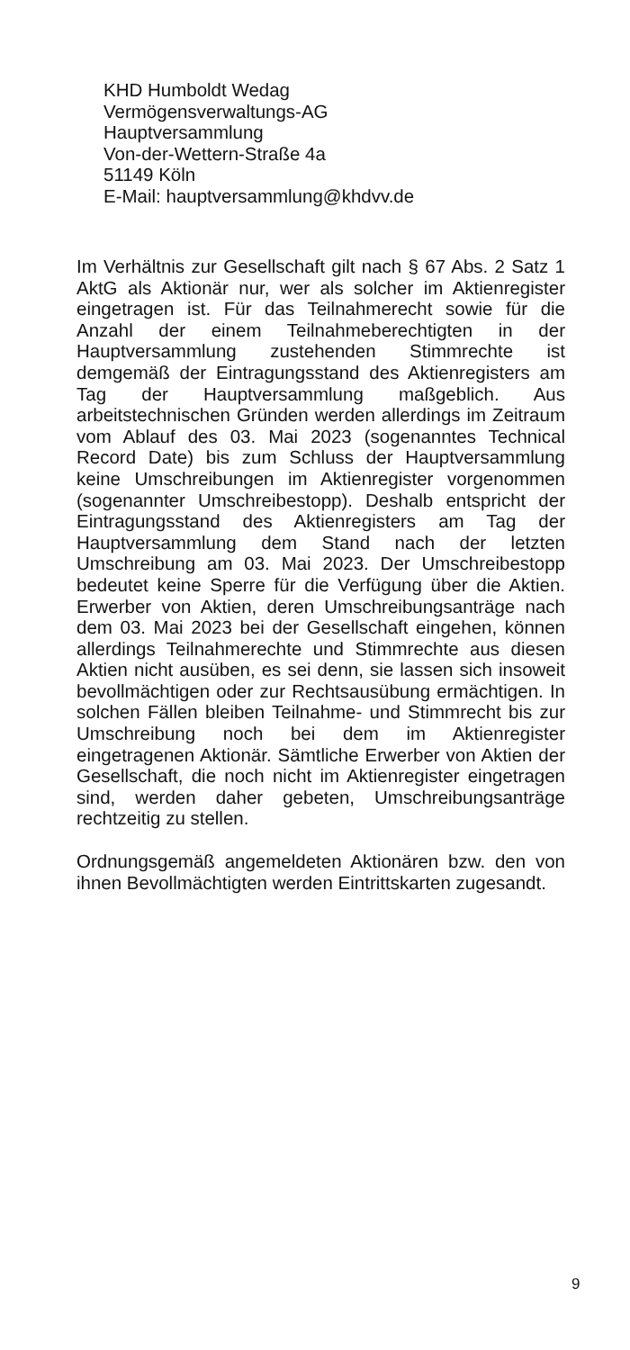KHD Humboldt Wedag
Vermögensverwaltungs-AG
Hauptversammlung
Von-der-Wettern-Straße 4a
51149 Köln
E-Mail: hauptversammlung@khdvv.de
Im Verhältnis zur Gesellschaft gilt nach § 67 Abs. 2 Satz 1 AktG als Aktionär nur, wer als solcher im Aktienregister eingetragen ist. Für das Teilnahmerecht sowie für die Anzahl der einem Teilnahmeberechtigten in der Hauptversammlung zustehenden Stimmrechte ist demgemäß der Eintragungsstand des Aktienregisters am Tag der Hauptversammlung maßgeblich. Aus arbeitstechnischen Gründen werden allerdings im Zeitraum vom Ablauf des 03. Mai 2023 (sogenanntes Technical Record Date) bis zum Schluss der Hauptversammlung keine Umschreibungen im Aktienregister vorgenommen (sogenannter Umschreibestopp). Deshalb entspricht der Eintragungsstand des Aktienregisters am Tag der Hauptversammlung dem Stand nach der letzten Umschreibung am 03. Mai 2023. Der Umschreibestopp bedeutet keine Sperre für die Verfügung über die Aktien. Erwerber von Aktien, deren Umschreibungsanträge nach dem 03. Mai 2023 bei der Gesellschaft eingehen, können allerdings Teilnahmerechte und Stimmrechte aus diesen Aktien nicht ausüben, es sei denn, sie lassen sich insoweit bevollmächtigen oder zur Rechtsausübung ermächtigen. In solchen Fällen bleiben Teilnahme- und Stimmrecht bis zur Umschreibung noch bei dem im Aktienregister eingetragenen Aktionär. Sämtliche Erwerber von Aktien der Gesellschaft, die noch nicht im Aktienregister eingetragen sind, werden daher gebeten, Umschreibungsanträge rechtzeitig zu stellen.
Ordnungsgemäß angemeldeten Aktionären bzw. den von ihnen Bevollmächtigten werden Eintrittskarten zugesandt.
9